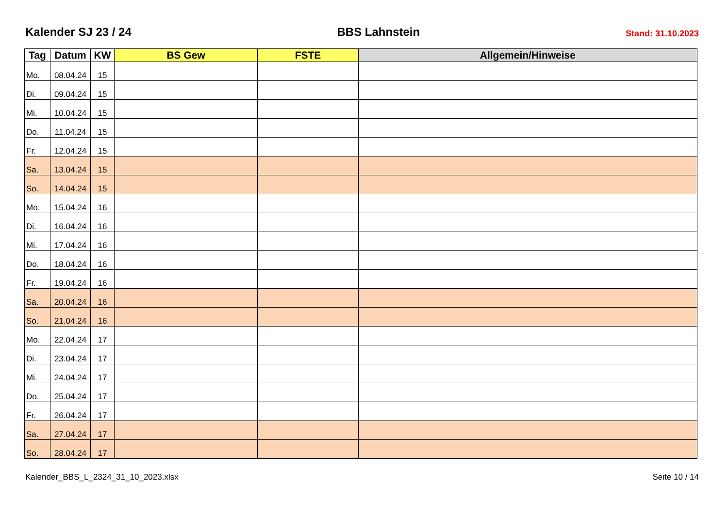Kalender SJ 23 / 24
BBS Lahnstein
Stand: 31.10.2023
| Tag | Datum | KW | BS Gew | FSTE | Allgemein/Hinweise |
| --- | --- | --- | --- | --- | --- |
| Mo. | 08.04.24 | 15 | | | |
| Di. | 09.04.24 | 15 | | | |
| Mi. | 10.04.24 | 15 | | | |
| Do. | 11.04.24 | 15 | | | |
| Fr. | 12.04.24 | 15 | | | |
| Sa. | 13.04.24 | 15 | | | |
| So. | 14.04.24 | 15 | | | |
| Mo. | 15.04.24 | 16 | | | |
| Di. | 16.04.24 | 16 | | | |
| Mi. | 17.04.24 | 16 | | | |
| Do. | 18.04.24 | 16 | | | |
| Fr. | 19.04.24 | 16 | | | |
| Sa. | 20.04.24 | 16 | | | |
| So. | 21.04.24 | 16 | | | |
| Mo. | 22.04.24 | 17 | | | |
| Di. | 23.04.24 | 17 | | | |
| Mi. | 24.04.24 | 17 | | | |
| Do. | 25.04.24 | 17 | | | |
| Fr. | 26.04.24 | 17 | | | |
| Sa. | 27.04.24 | 17 | | | |
| So. | 28.04.24 | 17 | | | |
Kalender_BBS_L_2324_31_10_2023.xlsx Seite 10 / 14